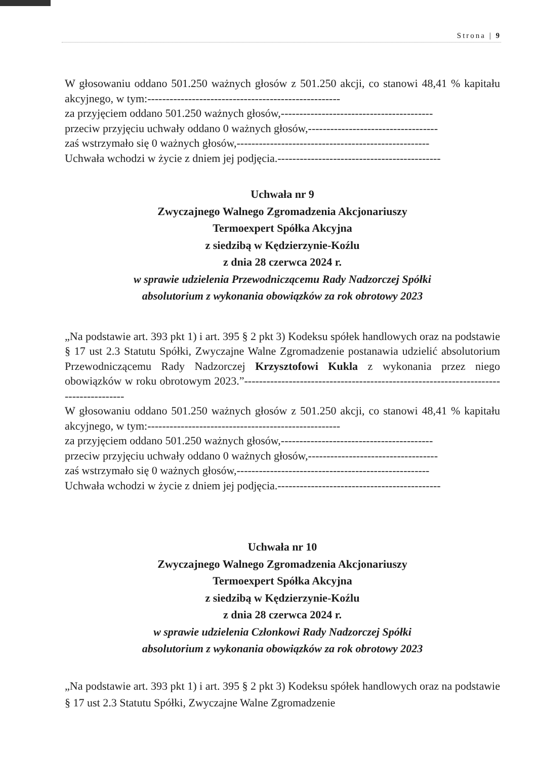Strona | 9
W głosowaniu oddano 501.250 ważnych głosów z 501.250 akcji, co stanowi 48,41 % kapitału akcyjnego, w tym:----------------------------------------------------
za przyjęciem oddano 501.250 ważnych głosów,-----------------------------------------
przeciw przyjęciu uchwały oddano 0 ważnych głosów,-----------------------------------
zaś wstrzymało się 0 ważnych głosów,----------------------------------------------------
Uchwała wchodzi w życie z dniem jej podjęcia.--------------------------------------------
Uchwała nr 9
Zwyczajnego Walnego Zgromadzenia Akcjonariuszy
Termoexpert Spółka Akcyjna
z siedzibą w Kędzierzynie-Koźlu
z dnia 28 czerwca 2024 r.
w sprawie udzielenia Przewodniczącemu Rady Nadzorczej Spółki
absolutorium z wykonania obowiązków za rok obrotowy 2023
„Na podstawie art. 393 pkt 1) i art. 395 § 2 pkt 3) Kodeksu spółek handlowych oraz na podstawie § 17 ust 2.3 Statutu Spółki, Zwyczajne Walne Zgromadzenie postanawia udzielić absolutorium Przewodniczącemu Rady Nadzorczej Krzysztofowi Kukla z wykonania przez niego obowiązków w roku obrotowym 2023.”-------------------------------------------------------------------------------------
W głosowaniu oddano 501.250 ważnych głosów z 501.250 akcji, co stanowi 48,41 % kapitału akcyjnego, w tym:----------------------------------------------------
za przyjęciem oddano 501.250 ważnych głosów,-----------------------------------------
przeciw przyjęciu uchwały oddano 0 ważnych głosów,-----------------------------------
zaś wstrzymało się 0 ważnych głosów,----------------------------------------------------
Uchwała wchodzi w życie z dniem jej podjęcia.--------------------------------------------
Uchwała nr 10
Zwyczajnego Walnego Zgromadzenia Akcjonariuszy
Termoexpert Spółka Akcyjna
z siedzibą w Kędzierzynie-Koźlu
z dnia 28 czerwca 2024 r.
w sprawie udzielenia Członkowi Rady Nadzorczej Spółki
absolutorium z wykonania obowiązków za rok obrotowy 2023
„Na podstawie art. 393 pkt 1) i art. 395 § 2 pkt 3) Kodeksu spółek handlowych oraz na podstawie § 17 ust 2.3 Statutu Spółki, Zwyczajne Walne Zgromadzenie